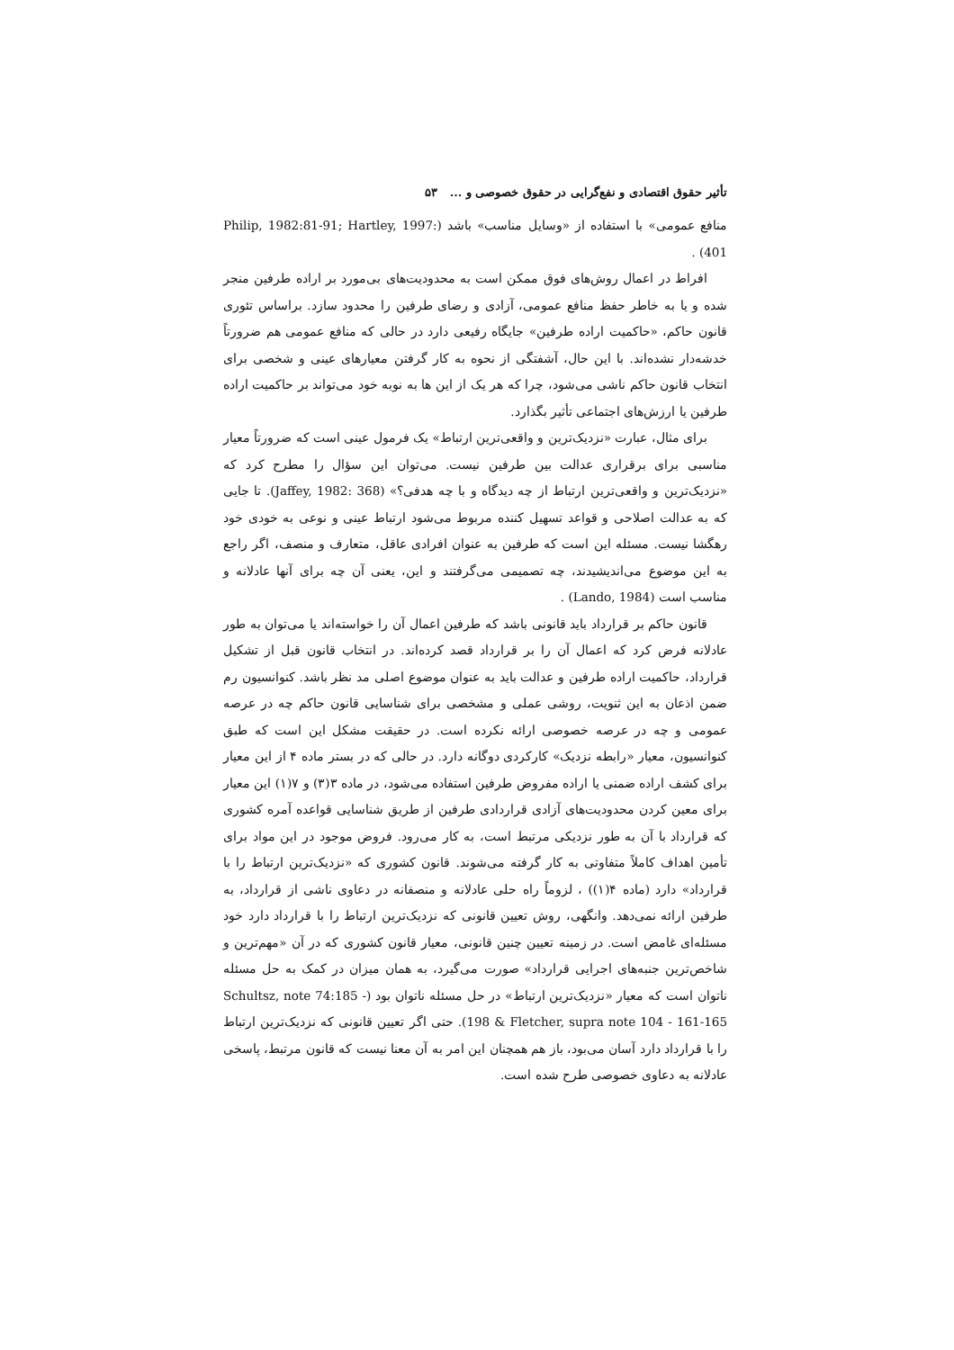تأثیر حقوق اقتصادی و نفع‌گرایی در حقوق خصوصی و ... ۵۳
منافع عمومی» با استفاده از «وسایل مناسب» باشد (Philip, 1982:81-91; Hartley, 1997: 401) .
افراط در اعمال روش‌های فوق ممکن است به محدودیت‌های بی‌مورد بر اراده طرفین منجر شده و یا به خاطر حفظ منافع عمومی، آزادی و رضای طرفین را محدود سازد. براساس تئوری قانون حاکم، «حاکمیت اراده طرفین» جایگاه رفیعی دارد در حالی که منافع عمومی هم ضرورتاً خدشه‌دار نشده‌اند. با این حال، آشفتگی از نحوه به کار گرفتن معیارهای عینی و شخصی برای انتخاب قانون حاکم ناشی می‌شود، چرا که هر یک از این ها به نوبه خود می‌تواند بر حاکمیت اراده طرفین یا ارزش‌های اجتماعی تأثیر بگذارد.
برای مثال، عبارت «نزدیک‌ترین و واقعی‌ترین ارتباط» یک فرمول عینی است که ضرورتاً معیار مناسبی برای برقراری عدالت بین طرفین نیست. می‌توان این سؤال را مطرح کرد که «نزدیک‌ترین و واقعی‌ترین ارتباط از چه دیدگاه و با چه هدفی؟» (Jaffey, 1982: 368). تا جایی که به عدالت اصلاحی و قواعد تسهیل کننده مربوط می‌شود ارتباط عینی و نوعی به خودی خود رهگشا نیست. مسئله این است که طرفین به عنوان افرادی عاقل، متعارف و منصف، اگر راجع به این موضوع می‌اندیشیدند، چه تصمیمی می‌گرفتند و این، یعنی آن چه برای آنها عادلانه و مناسب است (Lando, 1984) .
قانون حاکم بر قرارداد باید قانونی باشد که طرفین اعمال آن را خواسته‌اند یا می‌توان به طور عادلانه فرض کرد که اعمال آن را بر قرارداد قصد کرده‌اند. در انتخاب قانون قبل از تشکیل قرارداد، حاکمیت اراده طرفین و عدالت باید به عنوان موضوع اصلی مد نظر باشد. کنوانسیون رم ضمن اذعان به این ثنویت، روشی عملی و مشخصی برای شناسایی قانون حاکم چه در عرصه عمومی و چه در عرصه خصوصی ارائه نکرده است. در حقیقت مشکل این است که طبق کنوانسیون، معیار «رابطه نزدیک» کارکردی دوگانه دارد. در حالی که در بستر ماده ۴ از این معیار برای کشف اراده ضمنی یا اراده مفروض طرفین استفاده می‌شود، در ماده ۳(۳) و ۷(۱) این معیار برای معین کردن محدودیت‌های آزادی قراردادی طرفین از طریق شناسایی قواعده آمره کشوری که قرارداد با آن به طور نزدیکی مرتبط است، به کار می‌رود. فروض موجود در این مواد برای تأمین اهداف کاملاً متفاوتی به کار گرفته می‌شوند. قانون کشوری که «نزدیک‌ترین ارتباط را با قرارداد» دارد (ماده ۴(۱)) ، لزوماً راه حلی عادلانه و منصفانه در دعاوی ناشی از قرارداد، به طرفین ارائه نمی‌دهد. وانگهی، روش تعیین قانونی که نزدیک‌ترین ارتباط را با قرارداد دارد خود مسئله‌ای غامض است. در زمینه تعیین چنین قانونی، معیار قانون کشوری که در آن «مهم‌ترین و شاخص‌ترین جنبه‌های اجرایی قرارداد» صورت می‌گیرد، به همان میزان در کمک به حل مسئله ناتوان است که معیار «نزدیک‌ترین ارتباط» در حل مسئله ناتوان بود (Schultsz, note 74:185 - 198 & Fletcher, supra note 104 - 161-165). حتی اگر تعیین قانونی که نزدیک‌ترین ارتباط را با قرارداد دارد آسان می‌بود، باز هم همچنان این امر به آن معنا نیست که قانون مرتبط، پاسخی عادلانه به دعاوی خصوصی طرح شده است.